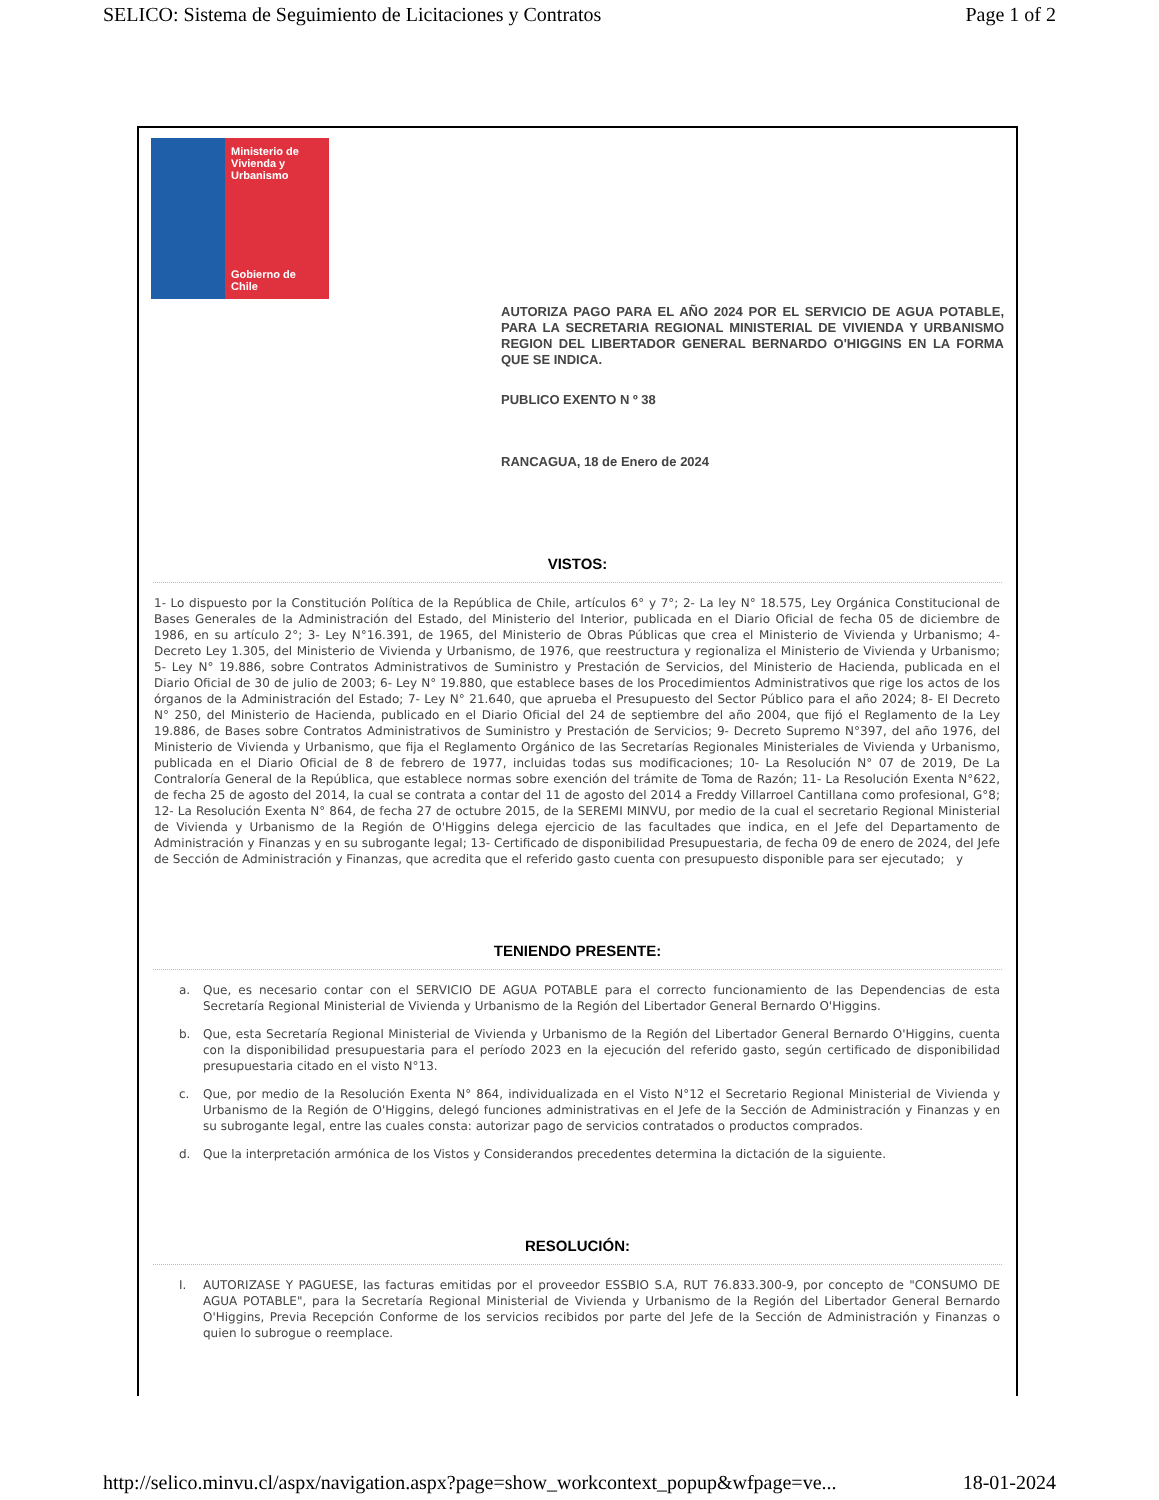SELICO: Sistema de Seguimiento de Licitaciones y Contratos Page 1 of 2
Ministerio de
Vivienda y
Urbanismo
Gobierno de Chile
AUTORIZA PAGO PARA EL AÑO 2024 POR EL SERVICIO DE AGUA POTABLE, PARA LA SECRETARIA REGIONAL MINISTERIAL DE VIVIENDA Y URBANISMO REGION DEL LIBERTADOR GENERAL BERNARDO O'HIGGINS EN LA FORMA QUE SE INDICA.
PUBLICO EXENTO N º 38
RANCAGUA, 18 de Enero de 2024
VISTOS:
1- Lo dispuesto por la Constitución Política de la República de Chile, artículos 6° y 7°; 2- La ley N° 18.575, Ley Orgánica Constitucional de Bases Generales de la Administración del Estado, del Ministerio del Interior, publicada en el Diario Oficial de fecha 05 de diciembre de 1986, en su artículo 2°; 3- Ley N°16.391, de 1965, del Ministerio de Obras Públicas que crea el Ministerio de Vivienda y Urbanismo; 4- Decreto Ley 1.305, del Ministerio de Vivienda y Urbanismo, de 1976, que reestructura y regionaliza el Ministerio de Vivienda y Urbanismo; 5- Ley N° 19.886, sobre Contratos Administrativos de Suministro y Prestación de Servicios, del Ministerio de Hacienda, publicada en el Diario Oficial de 30 de julio de 2003; 6- Ley N° 19.880, que establece bases de los Procedimientos Administrativos que rige los actos de los órganos de la Administración del Estado; 7- Ley N° 21.640, que aprueba el Presupuesto del Sector Público para el año 2024; 8- El Decreto N° 250, del Ministerio de Hacienda, publicado en el Diario Oficial del 24 de septiembre del año 2004, que fijó el Reglamento de la Ley 19.886, de Bases sobre Contratos Administrativos de Suministro y Prestación de Servicios; 9- Decreto Supremo N°397, del año 1976, del Ministerio de Vivienda y Urbanismo, que fija el Reglamento Orgánico de las Secretarías Regionales Ministeriales de Vivienda y Urbanismo, publicada en el Diario Oficial de 8 de febrero de 1977, incluidas todas sus modificaciones; 10- La Resolución N° 07 de 2019, De La Contraloría General de la República, que establece normas sobre exención del trámite de Toma de Razón; 11- La Resolución Exenta N°622, de fecha 25 de agosto del 2014, la cual se contrata a contar del 11 de agosto del 2014 a Freddy Villarroel Cantillana como profesional, G°8; 12- La Resolución Exenta N° 864, de fecha 27 de octubre 2015, de la SEREMI MINVU, por medio de la cual el secretario Regional Ministerial de Vivienda y Urbanismo de la Región de O'Higgins delega ejercicio de las facultades que indica, en el Jefe del Departamento de Administración y Finanzas y en su subrogante legal; 13- Certificado de disponibilidad Presupuestaria, de fecha 09 de enero de 2024, del Jefe de Sección de Administración y Finanzas, que acredita que el referido gasto cuenta con presupuesto disponible para ser ejecutado; y
TENIENDO PRESENTE:
a. Que, es necesario contar con el SERVICIO DE AGUA POTABLE para el correcto funcionamiento de las Dependencias de esta Secretaría Regional Ministerial de Vivienda y Urbanismo de la Región del Libertador General Bernardo O'Higgins.
b. Que, esta Secretaría Regional Ministerial de Vivienda y Urbanismo de la Región del Libertador General Bernardo O'Higgins, cuenta con la disponibilidad presupuestaria para el período 2023 en la ejecución del referido gasto, según certificado de disponibilidad presupuestaria citado en el visto N°13.
c. Que, por medio de la Resolución Exenta N° 864, individualizada en el Visto N°12 el Secretario Regional Ministerial de Vivienda y Urbanismo de la Región de O'Higgins, delegó funciones administrativas en el Jefe de la Sección de Administración y Finanzas y en su subrogante legal, entre las cuales consta: autorizar pago de servicios contratados o productos comprados.
d. Que la interpretación armónica de los Vistos y Considerandos precedentes determina la dictación de la siguiente.
RESOLUCIÓN:
I. AUTORIZASE Y PAGUESE, las facturas emitidas por el proveedor ESSBIO S.A, RUT 76.833.300-9, por concepto de "CONSUMO DE AGUA POTABLE", para la Secretaría Regional Ministerial de Vivienda y Urbanismo de la Región del Libertador General Bernardo O'Higgins, Previa Recepción Conforme de los servicios recibidos por parte del Jefe de la Sección de Administración y Finanzas o quien lo subrogue o reemplace.
http://selico.minvu.cl/aspx/navigation.aspx?page=show_workcontext_popup&wfpage=ve... 18-01-2024